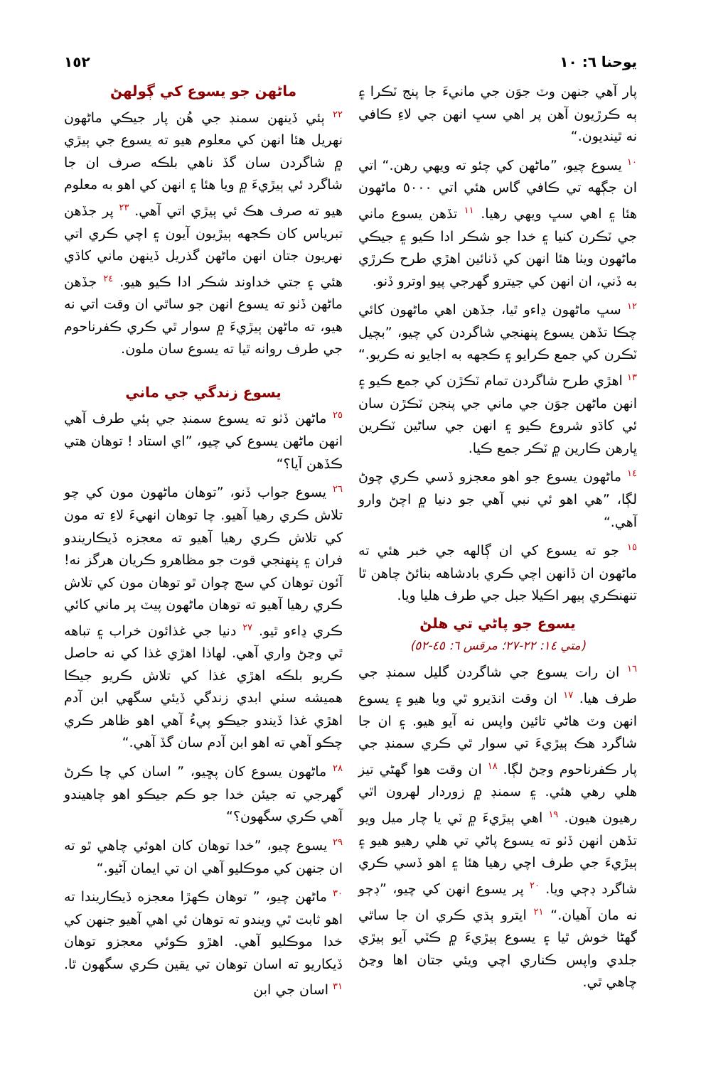يوحنا ٦: ١٠ ١٥٢
پار آهي جنهن وٽ جوَن جي مانيءَ جا پنج ٽڪرا ۽ ٻه ڪرڙيون آهن پر اهي سڀ انهن جي لاءِ ڪافي نه ٿينديون.“
<sup>١٠</sup> يسوع چيو، ”ماڻهن کي چئو ته ويهي رهن.“ اتي ان جڳهه تي ڪافي گاس هئي اتي ٥٠٠٠ ماڻهون هئا ۽ اهي سڀ ويهي رهيا. <sup>١١</sup> تڏهن يسوع ماني جي ٽڪرن کنيا ۽ خدا جو شڪر ادا ڪيو ۽ جيڪي ماڻهون ويٺا هئا انهن کي ڏنائين اهڙي طرح ڪرڙي به ڏني، ان انهن کي جيترو گهرجي پيو اوترو ڏنو.
<sup>١٢</sup> سڀ ماڻهون ڍاءو ٿيا، جڏهن اهي ماڻهون کائي چڪا تڏهن يسوع پنهنجي شاگردن کي چيو، ”بچيل ٽڪرن کي جمع ڪرايو ۽ ڪجهه به اجايو نه ڪريو.“ <sup>١٣</sup> اهڙي طرح شاگردن تمام ٽڪڙن کي جمع ڪيو ۽ انهن ماڻهن جوَن جي ماني جي پنجن ٽڪڙن سان ئي کاڌو شروع ڪيو ۽ انهن جي ساڻين ٽڪرين ڀارهن ڪارين ۾ ٽڪر جمع ڪيا.
<sup>١٤</sup> ماڻهون يسوع جو اهو معجزو ڏسي ڪري چوڻ لڳا، ”هي اهو ئي نبي آهي جو دنيا ۾ اچڻ وارو آهي.“
<sup>١٥</sup> جو ته يسوع کي ان ڳالهه جي خبر هئي ته ماڻهون ان ڏانهن اچي ڪري بادشاهه بنائڻ چاهن ٿا تنهنڪري ٻيهر اڪيلا جبل جي طرف هليا ويا.
يسوع جو پاڻي تي هلڻ
(متي ١٤: ٢٢-٢٧؛ مرقس ٦: ٤٥-٥٢)
<sup>١٦</sup> ان رات يسوع جي شاگردن گليل سمنڊ جي طرف هيا. <sup>١٧</sup> ان وقت انڌيرو ٿي ويا هيو ۽ يسوع انهن وٽ هاڻي تائين واپس نه آيو هيو. ۽ ان جا شاگرد هڪ ٻيڙيءَ تي سوار ٿي ڪري سمنڊ جي پار ڪفرناحوم وڃڻ لڳا. <sup>١٨</sup> ان وقت هوا گهڻي تيز هلي رهي هئي. ۽ سمنڊ ۾ زوردار لهرون اٿي رهيون هيون. <sup>١٩</sup> اهي ٻيڙيءَ ۾ ٽي يا چار ميل ويو تڏهن انهن ڏٺو ته يسوع پاڻي تي هلي رهيو هيو ۽ ٻيڙيءَ جي طرف اچي رهيا هئا ۽ اهو ڏسي ڪري شاگرد ڊڄي ويا. <sup>٢٠</sup> پر يسوع انهن کي چيو، ”ڊڄو نه مان آهيان.“ <sup>٢١</sup> ايترو ٻڌي ڪري ان جا ساٿي گهڻا خوش ٿيا ۽ يسوع ٻيڙيءَ ۾ ڪٽي آيو ٻيڙي جلدي واپس ڪناري اچي ويئي جتان اها وڃڻ چاهي ٿي.
ماڻهن جو يسوع کي ڳولهڻ
<sup>٢٢</sup> ٻئي ڏينهن سمنڊ جي هُن پار جيڪي ماڻهون نهريل هئا انهن کي معلوم هيو ته يسوع جي ٻيڙي ۾ شاگردن سان گڏ ناهي بلڪه صرف ان جا شاگرد ئي ٻيڙيءَ ۾ ويا هئا ۽ انهن کي اهو به معلوم هيو ته صرف هڪ ئي ٻيڙي اتي آهي. <sup>٢٣</sup> پر جڏهن تبرياس کان ڪجهه ٻيڙيون آيون ۽ اچي ڪري اتي نهريون جتان انهن ماڻهن گذريل ڏينهن ماني کاڌي هئي ۽ جتي خداوند شڪر ادا ڪيو هيو. <sup>٢٤</sup> جڏهن ماڻهن ڏٺو ته يسوع انهن جو ساٿي ان وقت اتي نه هيو، ته ماڻهن ٻيڙيءَ ۾ سوار ٿي ڪري ڪفرناحوم جي طرف روانه ٿيا ته يسوع سان ملون.
يسوع زندگي جي ماني
<sup>٢٥</sup> ماڻهن ڏٺو ته يسوع سمنڊ جي ٻئي طرف آهي انهن ماڻهن يسوع کي چيو، ”اي استاد ! توهان هتي ڪڏهن آيا؟“
<sup>٢٦</sup> يسوع جواب ڏنو، ”توهان ماڻهون مون کي چو تلاش ڪري رهيا آهيو. چا توهان انهيءَ لاءِ ته مون کي تلاش ڪري رهيا آهيو ته معجزه ڏيڪاريندو فران ۽ پنهنجي قوت جو مظاهرو ڪريان هرگز نه! آئون توهان کي سچ چوان ٿو توهان مون کي تلاش ڪري رهيا آهيو ته توهان ماڻهون پيٽ پر ماني کائي ڪري ڍاءو ٿيو. <sup>٢٧</sup> دنيا جي غذائون خراب ۽ تباهه ٿي وڃڻ واري آهي. لهاذا اهڙي غذا کي نه حاصل ڪريو بلڪه اهڙي غذا کي تلاش ڪريو جيڪا هميشه سٺي ابدي زندگي ڏيئي سگهي ابن آدم اهڙي غذا ڏيندو جيڪو پيءُ آهي اهو ظاهر ڪري چڪو آهي ته اهو ابن آدم سان گڏ آهي.“
<sup>٢٨</sup> ماڻهون يسوع کان پڇيو، ” اسان کي چا ڪرڻ گهرجي ته جيئن خدا جو ڪم جيڪو اهو چاهيندو آهي ڪري سگهون؟“
<sup>٢٩</sup> يسوع چيو، ”خدا توهان کان اهوئي چاهي ٿو ته ان جنهن کي موڪليو آهي ان تي ايمان آڻيو.“
<sup>٣٠</sup> ماڻهن چيو، ” توهان ڪهڙا معجزه ڏيڪاريندا ته اهو ثابت ٿي ويندو ته توهان ئي اهي آهيو جنهن کي خدا موڪليو آهي. اهڙو ڪوئي معجزو توهان ڏيکاريو ته اسان توهان تي يقين ڪري سگهون ٿا. <sup>٣١</sup> اسان جي ابن